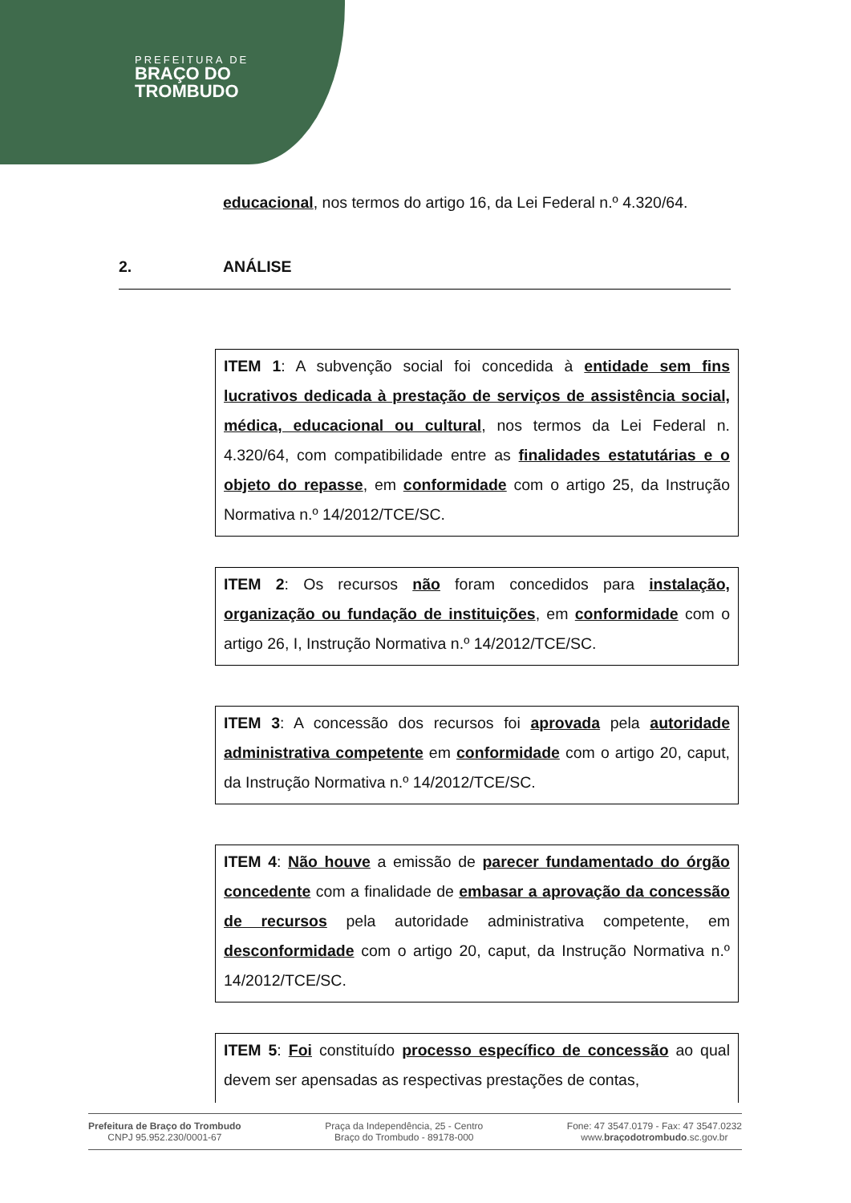PREFEITURA DE
BRAÇO DO
TROMBUDO
educacional, nos termos do artigo 16, da Lei Federal n.º 4.320/64.
2. ANÁLISE
ITEM 1: A subvenção social foi concedida à entidade sem fins lucrativos dedicada à prestação de serviços de assistência social, médica, educacional ou cultural, nos termos da Lei Federal n. 4.320/64, com compatibilidade entre as finalidades estatutárias e o objeto do repasse, em conformidade com o artigo 25, da Instrução Normativa n.º 14/2012/TCE/SC.
ITEM 2: Os recursos não foram concedidos para instalação, organização ou fundação de instituições, em conformidade com o artigo 26, I, Instrução Normativa n.º 14/2012/TCE/SC.
ITEM 3: A concessão dos recursos foi aprovada pela autoridade administrativa competente em conformidade com o artigo 20, caput, da Instrução Normativa n.º 14/2012/TCE/SC.
ITEM 4: Não houve a emissão de parecer fundamentado do órgão concedente com a finalidade de embasar a aprovação da concessão de recursos pela autoridade administrativa competente, em desconformidade com o artigo 20, caput, da Instrução Normativa n.º 14/2012/TCE/SC.
ITEM 5: Foi constituído processo específico de concessão ao qual devem ser apensadas as respectivas prestações de contas,
Prefeitura de Braço do Trombudo
CNPJ 95.952.230/0001-67
Praça da Independência, 25 - Centro
Braço do Trombudo - 89178-000
Fone: 47 3547.0179 - Fax: 47 3547.0232
www.braçodotrombudo.sc.gov.br